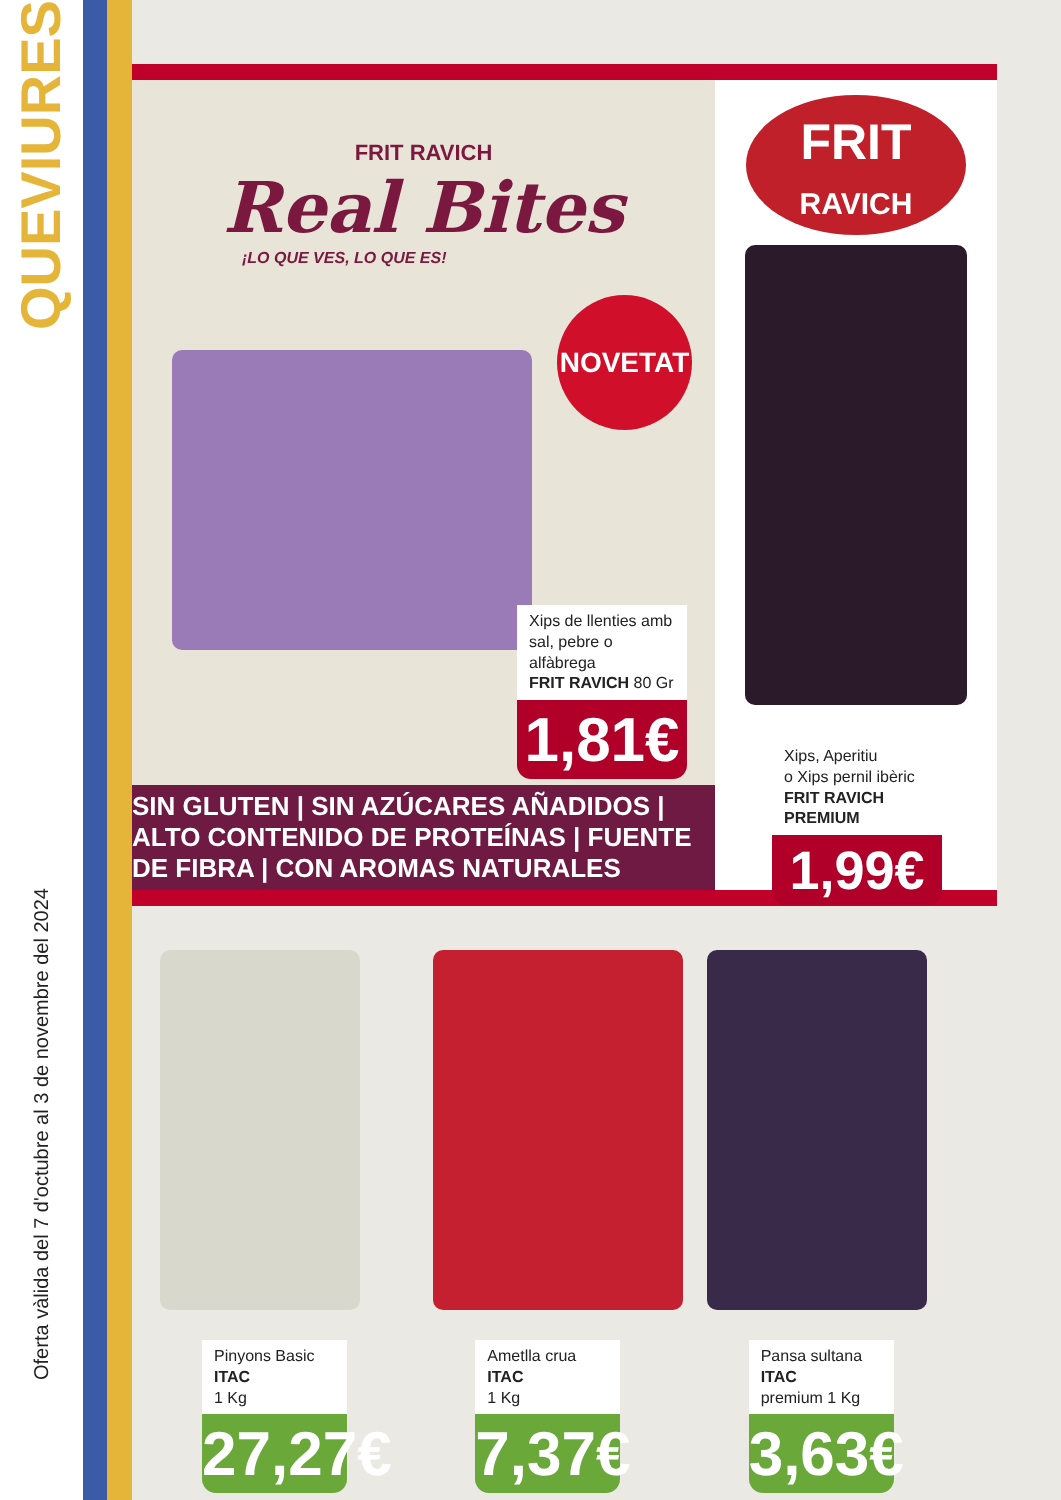QUEVIURES
Oferta vàlida del 7 d'octubre al 3 de novembre del 2024
FRIT RAVICH
Real Bites
¡LO QUE VES, LO QUE ES!
NOVETAT
Xips de llenties amb sal, pebre o alfàbrega
FRIT RAVICH 80 Gr
1,81€
SIN GLUTEN | SIN AZÚCARES AÑADIDOS | ALTO CONTENIDO DE PROTEÍNAS | FUENTE DE FIBRA | CON AROMAS NATURALES
FRIT
RAVICH
Xips, Aperitiu
o Xips pernil ibèric
FRIT RAVICH PREMIUM
1,99€
Pinyons Basic ITAC
1 Kg
27,27€
Ametlla crua ITAC
1 Kg
7,37€
Pansa sultana ITAC
premium 1 Kg
3,63€